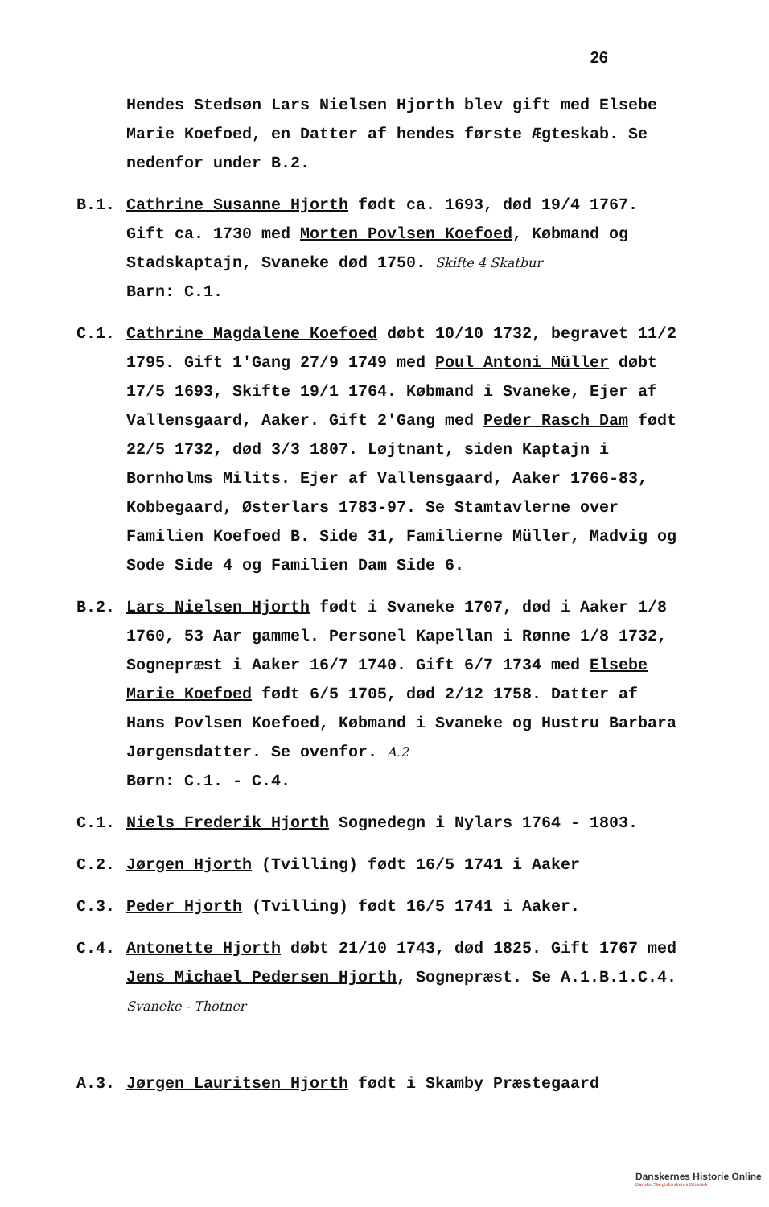26
Hendes Stedsøn Lars Nielsen Hjorth blev gift med Elsebe Marie Koefoed, en Datter af hendes første Ægteskab. Se nedenfor under B.2.
B.1. Cathrine Susanne Hjorth født ca. 1693, død 19/4 1767. Gift ca. 1730 med Morten Povlsen Koefoed, Købmand og Stadskaptajn, Svaneke død 1750. Skifte 4 Skatbur
Barn: C.1.
C.1. Cathrine Magdalene Koefoed døbt 10/10 1732, begravet 11/2 1795. Gift 1'Gang 27/9 1749 med Poul Antoni Müller døbt 17/5 1693, Skifte 19/1 1764. Købmand i Svaneke, Ejer af Vallensgaard, Aaker. Gift 2'Gang med Peder Rasch Dam født 22/5 1732, død 3/3 1807. Løjtnant, siden Kaptajn i Bornholms Milits. Ejer af Vallensgaard, Aaker 1766-83, Kobbegaard, Østerlars 1783-97. Se Stamtavlerne over Familien Koefoed B. Side 31, Familierne Müller, Madvig og Sode Side 4 og Familien Dam Side 6.
B.2. Lars Nielsen Hjorth født i Svaneke 1707, død i Aaker 1/8 1760, 53 Aar gammel. Personel Kapellan i Rønne 1/8 1732, Sognepræst i Aaker 16/7 1740. Gift 6/7 1734 med Elsebe Marie Koefoed født 6/5 1705, død 2/12 1758. Datter af Hans Povlsen Koefoed, Købmand i Svaneke og Hustru Barbara Jørgensdatter. Se ovenfor. A.2
Børn: C.1. - C.4.
C.1. Niels Frederik Hjorth Sognedegn i Nylars 1764 - 1803.
C.2. Jørgen Hjorth (Tvilling) født 16/5 1741 i Aaker
C.3. Peder Hjorth (Tvilling) født 16/5 1741 i Aaker.
C.4. Antonette Hjorth døbt 21/10 1743, død 1825. Gift 1767 med Jens Michael Pedersen Hjorth, Sognepræst. Se A.1.B.1.C.4. Svaneke - Thotner
A.3. Jørgen Lauritsen Hjorth født i Skamby Præstegaard
Danskernes Historie Online
Danske Slægtsforskeres Bibliotek